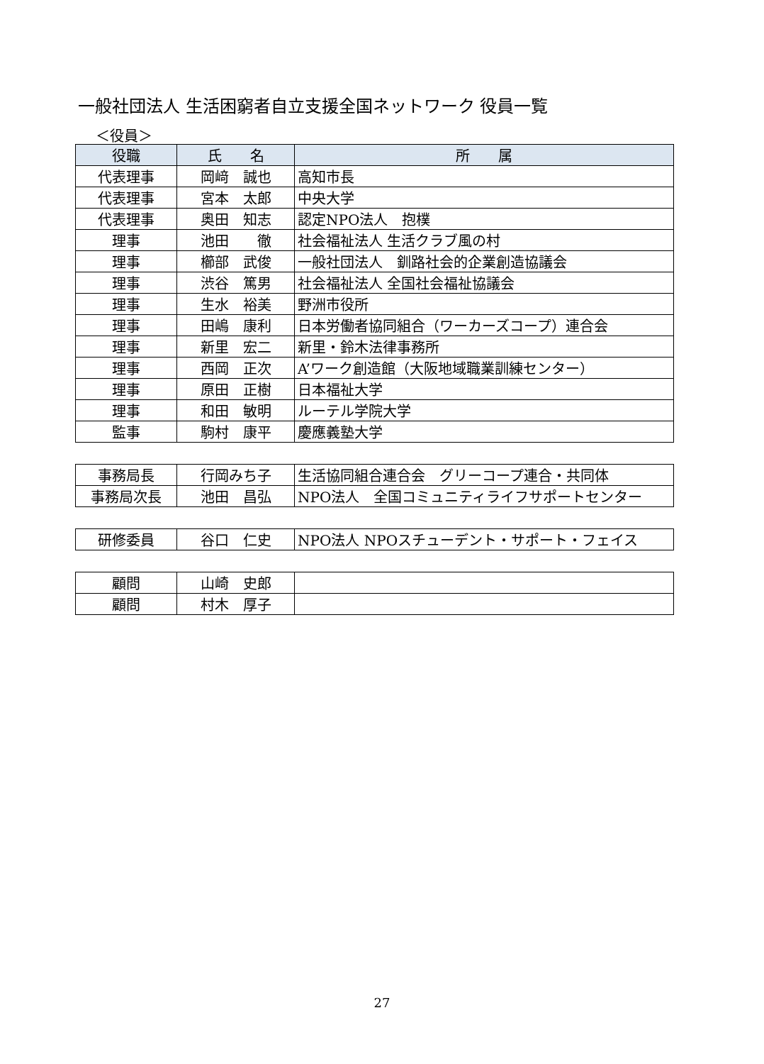一般社団法人 生活困窮者自立支援全国ネットワーク 役員一覧
＜役員＞
| 役職 | 氏 名 | 所 属 |
| --- | --- | --- |
| 代表理事 | 岡﨑 誠也 | 高知市長 |
| 代表理事 | 宮本 太郎 | 中央大学 |
| 代表理事 | 奥田 知志 | 認定NPO法人 抱樸 |
| 理事 | 池田 徹 | 社会福祉法人 生活クラブ風の村 |
| 理事 | 櫛部 武俊 | 一般社団法人 釧路社会的企業創造協議会 |
| 理事 | 渋谷 篤男 | 社会福祉法人 全国社会福祉協議会 |
| 理事 | 生水 裕美 | 野洲市役所 |
| 理事 | 田嶋 康利 | 日本労働者協同組合（ワーカーズコープ）連合会 |
| 理事 | 新里 宏二 | 新里・鈴木法律事務所 |
| 理事 | 西岡 正次 | A’ワーク創造館（大阪地域職業訓練センター） |
| 理事 | 原田 正樹 | 日本福祉大学 |
| 理事 | 和田 敏明 | ルーテル学院大学 |
| 監事 | 駒村 康平 | 慶應義塾大学 |
| 事務局長 | 行岡みち子 | 生活協同組合連合会 グリーコープ連合・共同体 |
| 事務局次長 | 池田 昌弘 | NPO法人 全国コミュニティライフサポートセンター |
| 研修委員 | 谷口 仁史 | NPO法人 NPOスチューデント・サポート・フェイス |
| 顧問 | 山崎 史郎 | |
| 顧問 | 村木 厚子 | |
27